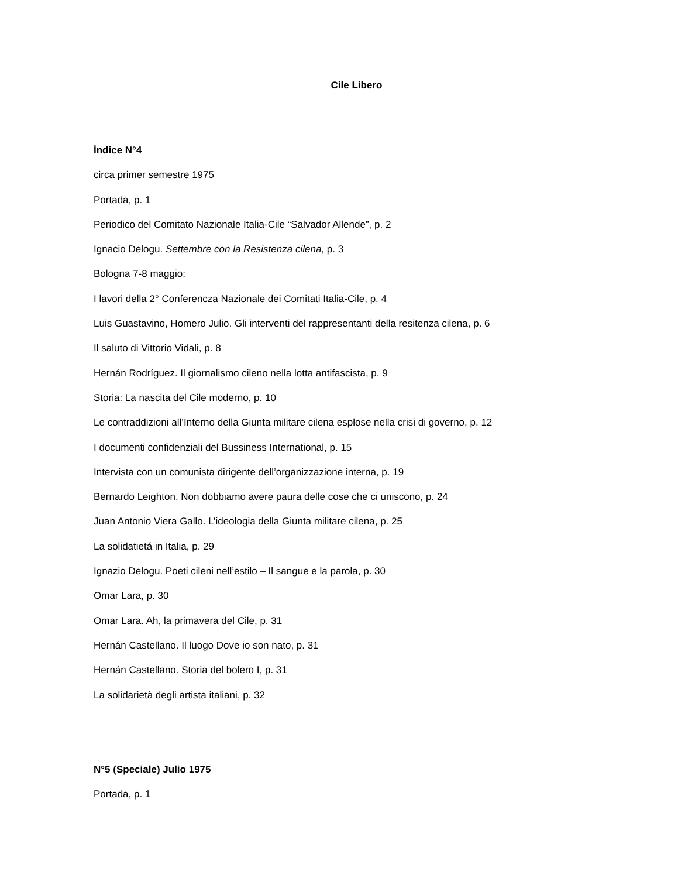Cile Libero
Índice N°4
circa primer semestre 1975
Portada, p. 1
Periodico del Comitato Nazionale Italia-Cile “Salvador Allende”, p. 2
Ignacio Delogu. Settembre con la Resistenza cilena, p. 3
Bologna 7-8 maggio:
I lavori della 2° Conferencza Nazionale dei Comitati Italia-Cile, p. 4
Luis Guastavino, Homero Julio. Gli interventi del rappresentanti della resitenza cilena, p. 6
Il saluto di Vittorio Vidali, p. 8
Hernán Rodríguez. Il giornalismo cileno nella lotta antifascista, p. 9
Storia: La nascita del Cile moderno, p. 10
Le contraddizioni all’Interno della Giunta militare cilena esplose nella crisi di governo, p. 12
I documenti confidenziali del Bussiness International, p. 15
Intervista con un comunista dirigente dell’organizzazione interna, p. 19
Bernardo Leighton. Non dobbiamo avere paura delle cose che ci uniscono, p. 24
Juan Antonio Viera Gallo. L’ideologia della Giunta militare cilena, p. 25
La solidatietá in Italia, p. 29
Ignazio Delogu. Poeti cileni nell’estilo – Il sangue e la parola, p. 30
Omar Lara, p. 30
Omar Lara. Ah, la primavera del Cile, p. 31
Hernán Castellano. Il luogo Dove io son nato, p. 31
Hernán Castellano. Storia del bolero I, p. 31
La solidarietà degli artista italiani, p. 32
N°5 (Speciale) Julio 1975
Portada, p. 1